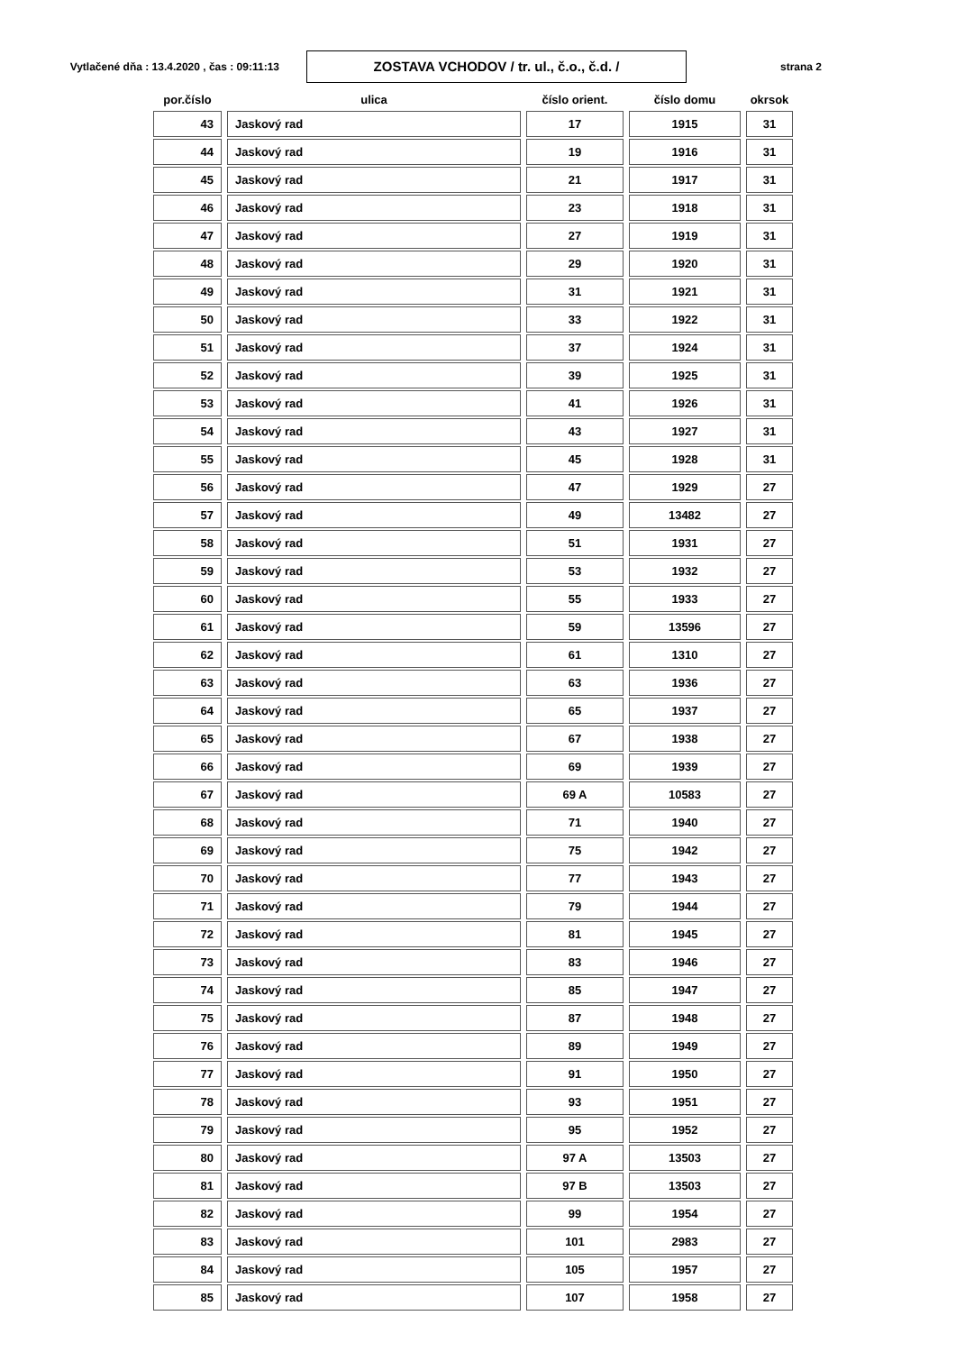Vytlačené dňa : 13.4.2020 , čas : 09:11:13
ZOSTAVA VCHODOV / tr. ul., č.o., č.d. /
strana 2
| por.číslo | ulica | číslo orient. | číslo domu | okrsok |
| --- | --- | --- | --- | --- |
| 43 | Jaskový rad | 17 | 1915 | 31 |
| 44 | Jaskový rad | 19 | 1916 | 31 |
| 45 | Jaskový rad | 21 | 1917 | 31 |
| 46 | Jaskový rad | 23 | 1918 | 31 |
| 47 | Jaskový rad | 27 | 1919 | 31 |
| 48 | Jaskový rad | 29 | 1920 | 31 |
| 49 | Jaskový rad | 31 | 1921 | 31 |
| 50 | Jaskový rad | 33 | 1922 | 31 |
| 51 | Jaskový rad | 37 | 1924 | 31 |
| 52 | Jaskový rad | 39 | 1925 | 31 |
| 53 | Jaskový rad | 41 | 1926 | 31 |
| 54 | Jaskový rad | 43 | 1927 | 31 |
| 55 | Jaskový rad | 45 | 1928 | 31 |
| 56 | Jaskový rad | 47 | 1929 | 27 |
| 57 | Jaskový rad | 49 | 13482 | 27 |
| 58 | Jaskový rad | 51 | 1931 | 27 |
| 59 | Jaskový rad | 53 | 1932 | 27 |
| 60 | Jaskový rad | 55 | 1933 | 27 |
| 61 | Jaskový rad | 59 | 13596 | 27 |
| 62 | Jaskový rad | 61 | 1310 | 27 |
| 63 | Jaskový rad | 63 | 1936 | 27 |
| 64 | Jaskový rad | 65 | 1937 | 27 |
| 65 | Jaskový rad | 67 | 1938 | 27 |
| 66 | Jaskový rad | 69 | 1939 | 27 |
| 67 | Jaskový rad | 69 A | 10583 | 27 |
| 68 | Jaskový rad | 71 | 1940 | 27 |
| 69 | Jaskový rad | 75 | 1942 | 27 |
| 70 | Jaskový rad | 77 | 1943 | 27 |
| 71 | Jaskový rad | 79 | 1944 | 27 |
| 72 | Jaskový rad | 81 | 1945 | 27 |
| 73 | Jaskový rad | 83 | 1946 | 27 |
| 74 | Jaskový rad | 85 | 1947 | 27 |
| 75 | Jaskový rad | 87 | 1948 | 27 |
| 76 | Jaskový rad | 89 | 1949 | 27 |
| 77 | Jaskový rad | 91 | 1950 | 27 |
| 78 | Jaskový rad | 93 | 1951 | 27 |
| 79 | Jaskový rad | 95 | 1952 | 27 |
| 80 | Jaskový rad | 97 A | 13503 | 27 |
| 81 | Jaskový rad | 97 B | 13503 | 27 |
| 82 | Jaskový rad | 99 | 1954 | 27 |
| 83 | Jaskový rad | 101 | 2983 | 27 |
| 84 | Jaskový rad | 105 | 1957 | 27 |
| 85 | Jaskový rad | 107 | 1958 | 27 |